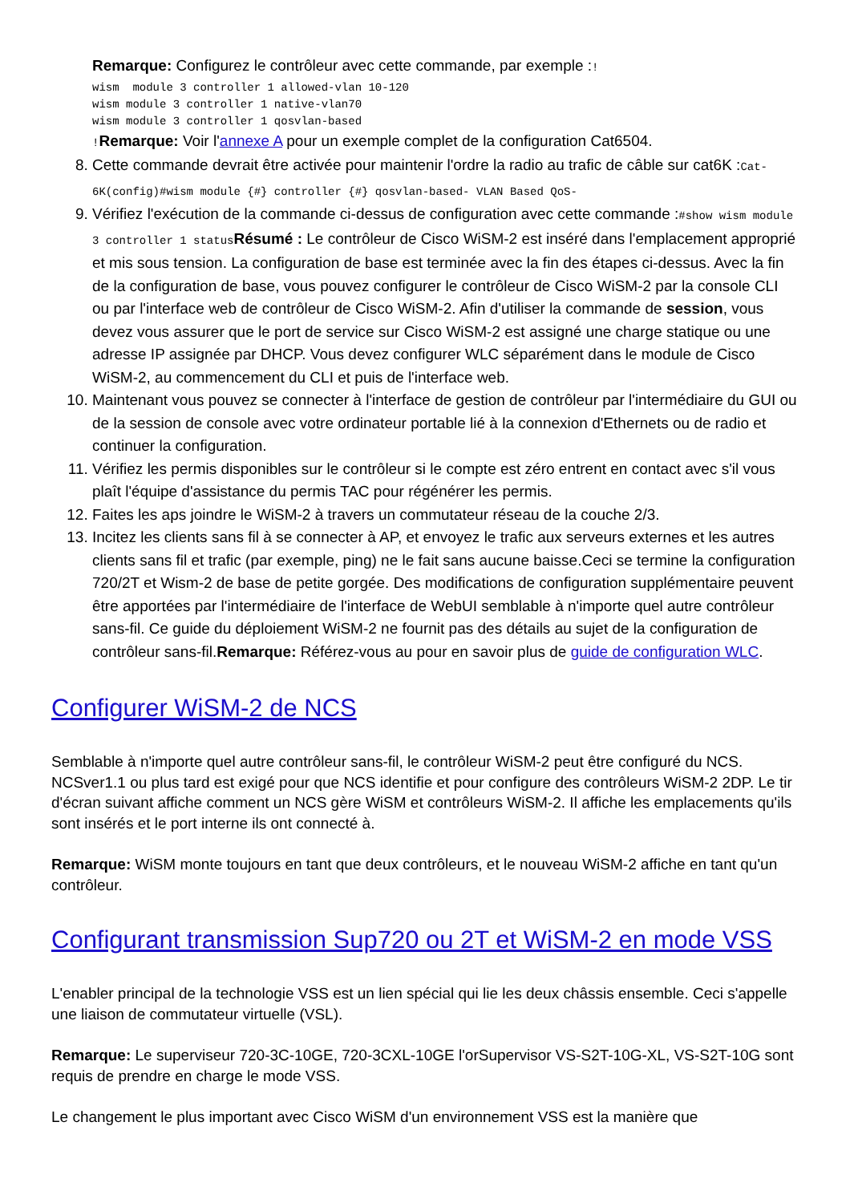Remarque: Configurez le contrôleur avec cette commande, par exemple :!
wism  module 3 controller 1 allowed-vlan 10-120
wism module 3 controller 1 native-vlan70
wism module 3 controller 1 qosvlan-based
!Remarque: Voir l'annexe A pour un exemple complet de la configuration Cat6504.
8. Cette commande devrait être activée pour maintenir l'ordre la radio au trafic de câble sur cat6K :Cat-6K(config)#wism module {#} controller {#} qosvlan-based- VLAN Based QoS-
9. Vérifiez l'exécution de la commande ci-dessus de configuration avec cette commande :#show wism module 3 controller 1 statusRésumé : Le contrôleur de Cisco WiSM-2 est inséré dans l'emplacement approprié et mis sous tension. La configuration de base est terminée avec la fin des étapes ci-dessus. Avec la fin de la configuration de base, vous pouvez configurer le contrôleur de Cisco WiSM-2 par la console CLI ou par l'interface web de contrôleur de Cisco WiSM-2. Afin d'utiliser la commande de session, vous devez vous assurer que le port de service sur Cisco WiSM-2 est assigné une charge statique ou une adresse IP assignée par DHCP. Vous devez configurer WLC séparément dans le module de Cisco WiSM-2, au commencement du CLI et puis de l'interface web.
10. Maintenant vous pouvez se connecter à l'interface de gestion de contrôleur par l'intermédiaire du GUI ou de la session de console avec votre ordinateur portable lié à la connexion d'Ethernets ou de radio et continuer la configuration.
11. Vérifiez les permis disponibles sur le contrôleur si le compte est zéro entrent en contact avec s'il vous plaît l'équipe d'assistance du permis TAC pour régénérer les permis.
12. Faites les aps joindre le WiSM-2 à travers un commutateur réseau de la couche 2/3.
13. Incitez les clients sans fil à se connecter à AP, et envoyez le trafic aux serveurs externes et les autres clients sans fil et trafic (par exemple, ping) ne le fait sans aucune baisse.Ceci se termine la configuration 720/2T et Wism-2 de base de petite gorgée. Des modifications de configuration supplémentaire peuvent être apportées par l'intermédiaire de l'interface de WebUI semblable à n'importe quel autre contrôleur sans-fil. Ce guide du déploiement WiSM-2 ne fournit pas des détails au sujet de la configuration de contrôleur sans-fil.Remarque: Référez-vous au pour en savoir plus de guide de configuration WLC.
Configurer WiSM-2 de NCS
Semblable à n'importe quel autre contrôleur sans-fil, le contrôleur WiSM-2 peut être configuré du NCS. NCSver1.1 ou plus tard est exigé pour que NCS identifie et pour configure des contrôleurs WiSM-2 2DP. Le tir d'écran suivant affiche comment un NCS gère WiSM et contrôleurs WiSM-2. Il affiche les emplacements qu'ils sont insérés et le port interne ils ont connecté à.
Remarque: WiSM monte toujours en tant que deux contrôleurs, et le nouveau WiSM-2 affiche en tant qu'un contrôleur.
Configurant transmission Sup720 ou 2T et WiSM-2 en mode VSS
L'enabler principal de la technologie VSS est un lien spécial qui lie les deux châssis ensemble. Ceci s'appelle une liaison de commutateur virtuelle (VSL).
Remarque: Le superviseur 720-3C-10GE, 720-3CXL-10GE l'orSupervisor VS-S2T-10G-XL, VS-S2T-10G sont requis de prendre en charge le mode VSS.
Le changement le plus important avec Cisco WiSM d'un environnement VSS est la manière que